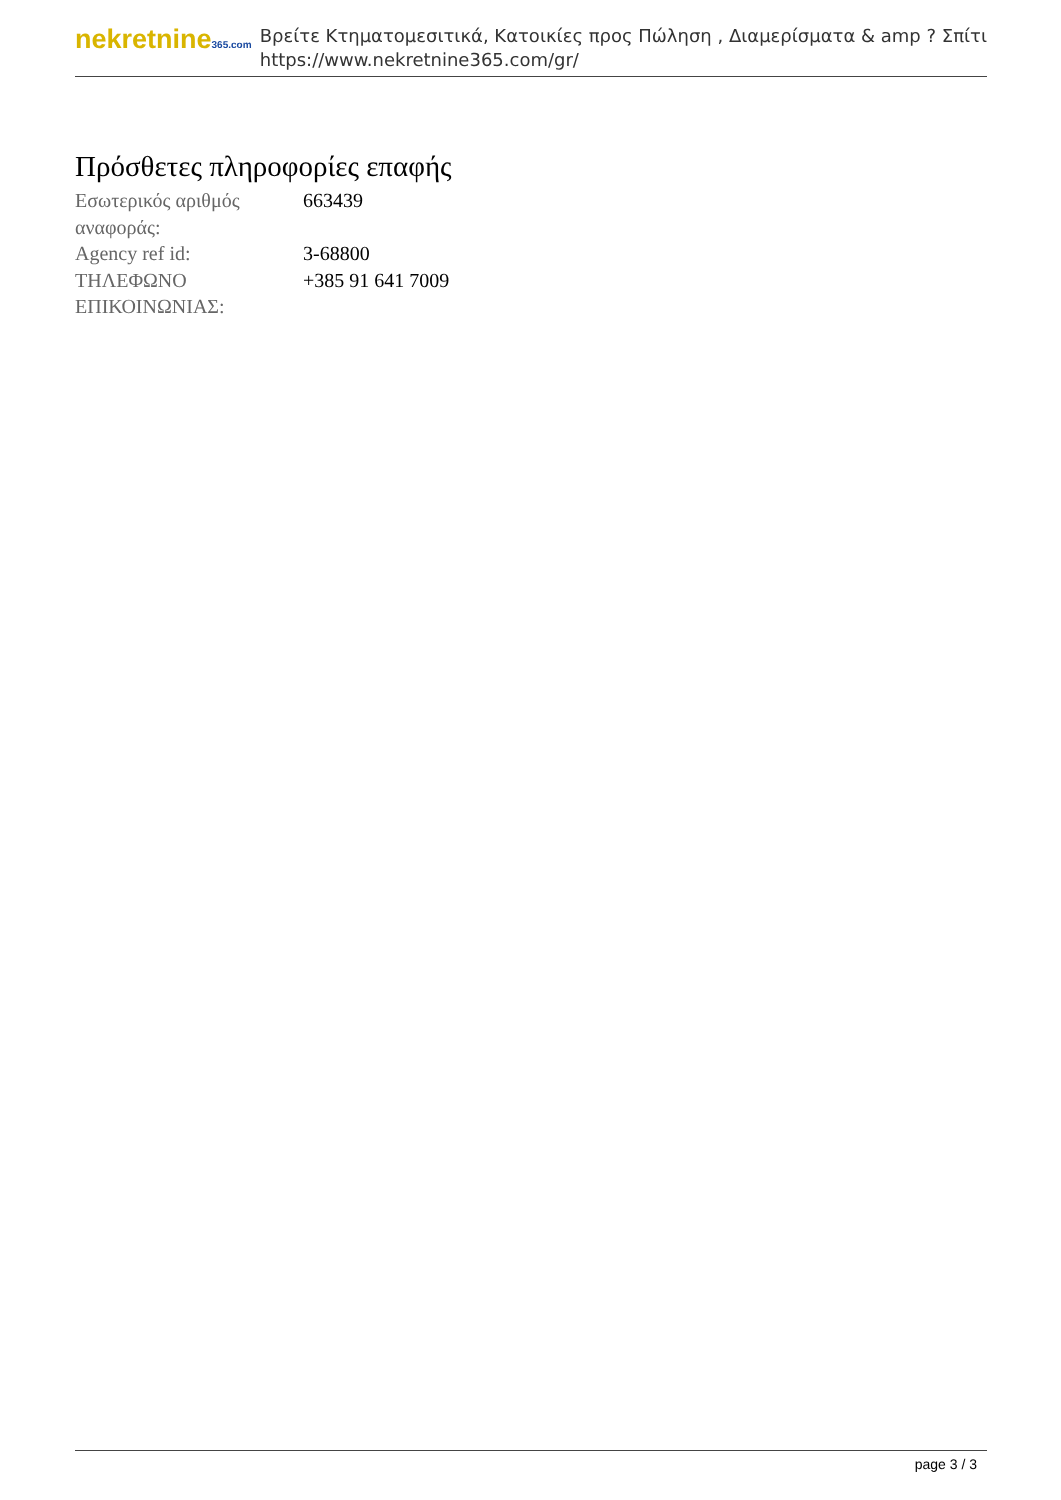nekretnine365.com
Βρείτε Κτηματομεσιτικά, Κατοικίες προς Πώληση , Διαμερίσματα & amp ? Σπίτι
https://www.nekretnine365.com/gr/
Πρόσθετες πληροφορίες επαφής
| Εσωτερικός αριθμός αναφοράς: | 663439 |
| Agency ref id: | 3-68800 |
| ΤΗΛΕΦΩΝΟ ΕΠΙΚΟΙΝΩΝΙΑΣ: | +385 91 641 7009 |
page 3 / 3